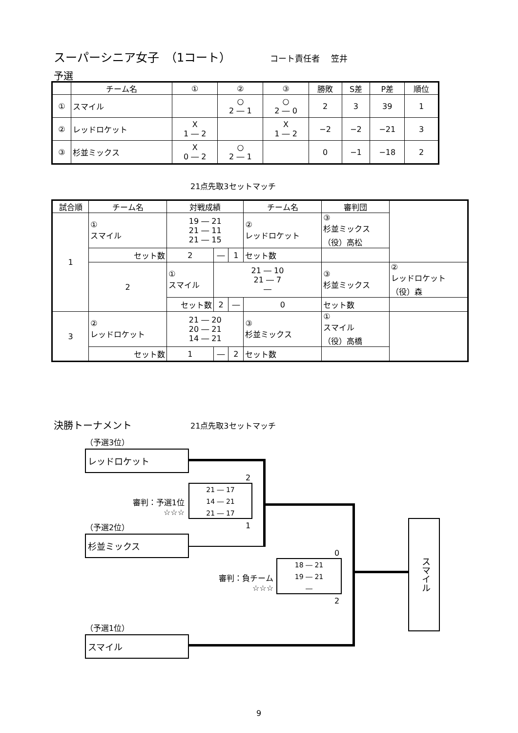スーパーシニア女子　（1コート） コート責任者　 笠井
予選
| | チーム名 | ① | ② | ③ | 勝敗 | S差 | P差 | 順位 |
| --- | --- | --- | --- | --- | --- | --- | --- | --- |
| ① | スマイル | | ○ 2 ― 1 | ○ 2 ― 0 | 2 | 3 | 39 | 1 |
| ② | レッドロケット | X 1 ― 2 | | X 1 ― 2 | −2 | −2 | −21 | 3 |
| ③ | 杉並ミックス | X 0 ― 2 | ○ 2 ― 1 | | 0 | −1 | −18 | 2 |
21点先取3セットマッチ
| 試合順 | チーム名 | 対戦成績 | | | チーム名 | 審判団 | |
| --- | --- | --- | --- | --- | --- | --- | --- |
| 1 | ① スマイル | 19 ― 21 21 ― 11 21 ― 15 | | | ② レッドロケット | ③ 杉並ミックス （役）高松 | |
| | セット数 | 2 | ― | 1 | セット数 | | |
| | 2 | ① スマイル | 21 ― 10 21 ― 7 ― | | | ③ 杉並ミックス | ② レッドロケット （役）森 |
| | | セット数 | 2 | ― | 0 | セット数 | |
| 3 | ② レッドロケット | 21 ― 20 20 ― 21 14 ― 21 | | | ③ 杉並ミックス | ① スマイル （役）高橋 | |
| | セット数 | 1 | ― | 2 | セット数 | | |
決勝トーナメント 21点先取3セットマッチ
（予選3位）
レッドロケット
2
審判：予選1位
☆☆☆
21 ― 17
14 ― 21
21 ― 17
1
（予選2位）
杉並ミックス
0
審判：負チーム
☆☆☆
18 ― 21
19 ― 21
―
2
（予選1位）
スマイル
スマイル
9